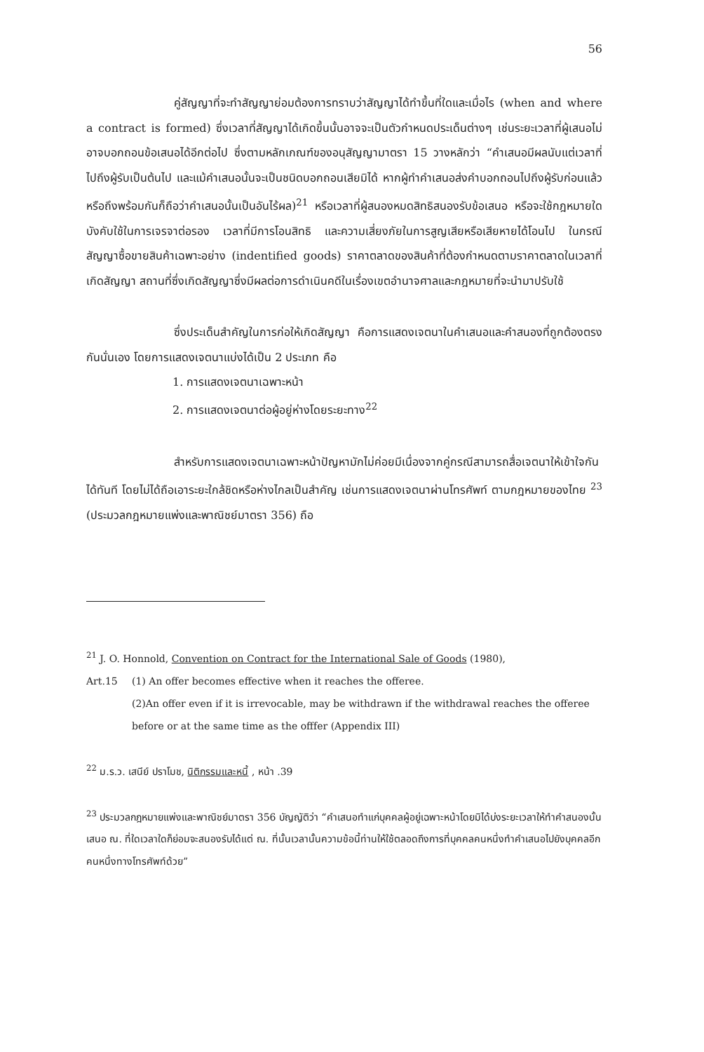56
คู่สัญญาที่จะทำสัญญาย่อมต้องการทราบว่าสัญญาได้ทำขึ้นที่ใดและเมื่อไร (when and where a contract is formed) ซึ่งเวลาที่สัญญาได้เกิดขึ้นนั้นอาจจะเป็นตัวกำหนดประเด็นต่างๆ เช่นระยะเวลาที่ผู้เสนอไม่อาจบอกถอนข้อเสนอได้อีกต่อไป ซึ่งตามหลักเกณฑ์ของอนุสัญญามาตรา 15 วางหลักว่า “คำเสนอมีผลนับแต่เวลาที่ไปถึงผู้รับเป็นต้นไป และแม้คำเสนอนั้นจะเป็นชนิดบอกถอนเสียมิได้ หากผู้ทำคำเสนอส่งคำบอกถอนไปถึงผู้รับก่อนแล้วหรือถึงพร้อมกันก็ถือว่าคำเสนอนั้นเป็นอันไร้ผล)<sup>21</sup> หรือเวลาที่ผู้สนองหมดสิทธิสนองรับข้อเสนอ หรือจะใช้กฎหมายใดบังคับใช้ในการเจรจาต่อรอง เวลาที่มีการโอนสิทธิ และความเสี่ยงภัยในการสูญเสียหรือเสียหายได้โอนไป ในกรณีสัญญาซื้อขายสินค้าเฉพาะอย่าง (indentified goods) ราคาตลาดของสินค้าที่ต้องกำหนดตามราคาตลาดในเวลาที่เกิดสัญญา สถานที่ซึ่งเกิดสัญญาซึ่งมีผลต่อการดำเนินคดีในเรื่องเขตอำนาจศาลและกฎหมายที่จะนำมาปรับใช้
ซึ่งประเด็นสำคัญในการก่อให้เกิดสัญญา คือการแสดงเจตนาในคำเสนอและคำสนองที่ถูกต้องตรงกันนั่นเอง โดยการแสดงเจตนาแบ่งได้เป็น 2 ประเภท คือ
1. การแสดงเจตนาเฉพาะหน้า
2. การแสดงเจตนาต่อผู้อยู่ห่างโดยระยะทาง<sup>22</sup>
สำหรับการแสดงเจตนาเฉพาะหน้าปัญหามักไม่ค่อยมีเนื่องจากคู่กรณีสามารถสื่อเจตนาให้เข้าใจกันได้ทันที โดยไม่ได้ถือเอาระยะใกล้ชิดหรือห่างไกลเป็นสำคัญ เช่นการแสดงเจตนาผ่านโทรศัพท์ ตามกฎหมายของไทย <sup>23</sup> (ประมวลกฎหมายแพ่งและพาณิชย์มาตรา 356) ถือ
<sup>21</sup> J. O. Honnold, Convention on Contract for the International Sale of Goods (1980),
Art.15 (1) An offer becomes effective when it reaches the offeree.
(2)An offer even if it is irrevocable, may be withdrawn if the withdrawal reaches the offeree before or at the same time as the offfer (Appendix III)
<sup>22</sup> ม.ร.ว. เสนีย์ ปราโมช, นิติกรรมและหนี้ , หน้า .39
<sup>23</sup> ประมวลกฎหมายแพ่งและพาณิชย์มาตรา 356 บัญญัติว่า “คำเสนอทำแก่บุคคลผู้อยู่เฉพาะหน้าโดยมิได้บ่งระยะเวลาให้ทำคำสนองนั้น เสนอ ณ. ที่ใดเวลาใดก็ย่อมจะสนองรับได้แต่ ณ. ที่นั้นเวลานั้นความข้อนี้ท่านให้ใช้ตลอดถึงการที่บุคคลคนหนึ่งทำคำเสนอไปยังบุคคลอีกคนหนึ่งทางโทรศัพท์ด้วย”